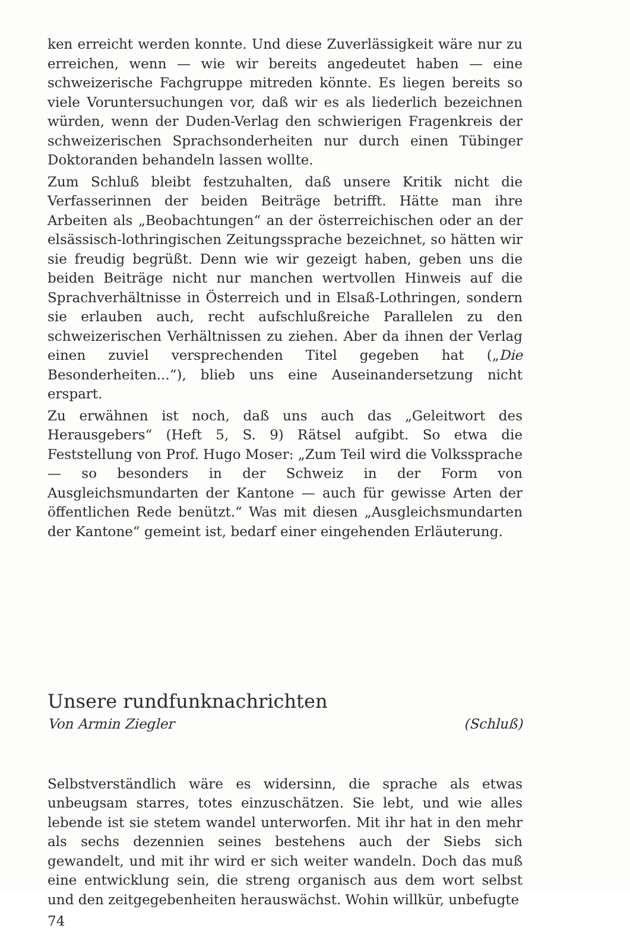ken erreicht werden konnte. Und diese Zuverlässigkeit wäre nur zu erreichen, wenn — wie wir bereits angedeutet haben — eine schweizerische Fachgruppe mitreden könnte. Es liegen bereits so viele Voruntersuchungen vor, daß wir es als liederlich bezeichnen würden, wenn der Duden-Verlag den schwierigen Fragenkreis der schweizerischen Sprachsonderheiten nur durch einen Tübinger Doktoranden behandeln lassen wollte.
Zum Schluß bleibt festzuhalten, daß unsere Kritik nicht die Verfasserinnen der beiden Beiträge betrifft. Hätte man ihre Arbeiten als „Beobachtungen“ an der österreichischen oder an der elsässisch-lothringischen Zeitungssprache bezeichnet, so hätten wir sie freudig begrüßt. Denn wie wir gezeigt haben, geben uns die beiden Beiträge nicht nur manchen wertvollen Hinweis auf die Sprachverhältnisse in Österreich und in Elsaß-Lothringen, sondern sie erlauben auch, recht aufschlußreiche Parallelen zu den schweizerischen Verhältnissen zu ziehen. Aber da ihnen der Verlag einen zuviel versprechenden Titel gegeben hat („Die Besonderheiten...“), blieb uns eine Auseinandersetzung nicht erspart.
Zu erwähnen ist noch, daß uns auch das „Geleitwort des Herausgebers“ (Heft 5, S. 9) Rätsel aufgibt. So etwa die Feststellung von Prof. Hugo Moser: „Zum Teil wird die Volkssprache — so besonders in der Schweiz in der Form von Ausgleichsmundarten der Kantone — auch für gewisse Arten der öffentlichen Rede benützt.“ Was mit diesen „Ausgleichsmundarten der Kantone“ gemeint ist, bedarf einer eingehenden Erläuterung.
Unsere rundfunknachrichten
Von Armin Ziegler (Schluß)
Selbstverständlich wäre es widersinn, die sprache als etwas unbeugsam starres, totes einzuschätzen. Sie lebt, und wie alles lebende ist sie stetem wandel unterworfen. Mit ihr hat in den mehr als sechs dezennien seines bestehens auch der Siebs sich gewandelt, und mit ihr wird er sich weiter wandeln. Doch das muß eine entwicklung sein, die streng organisch aus dem wort selbst und den zeitgegebenheiten herauswächst. Wohin willkür, unbefugte
74